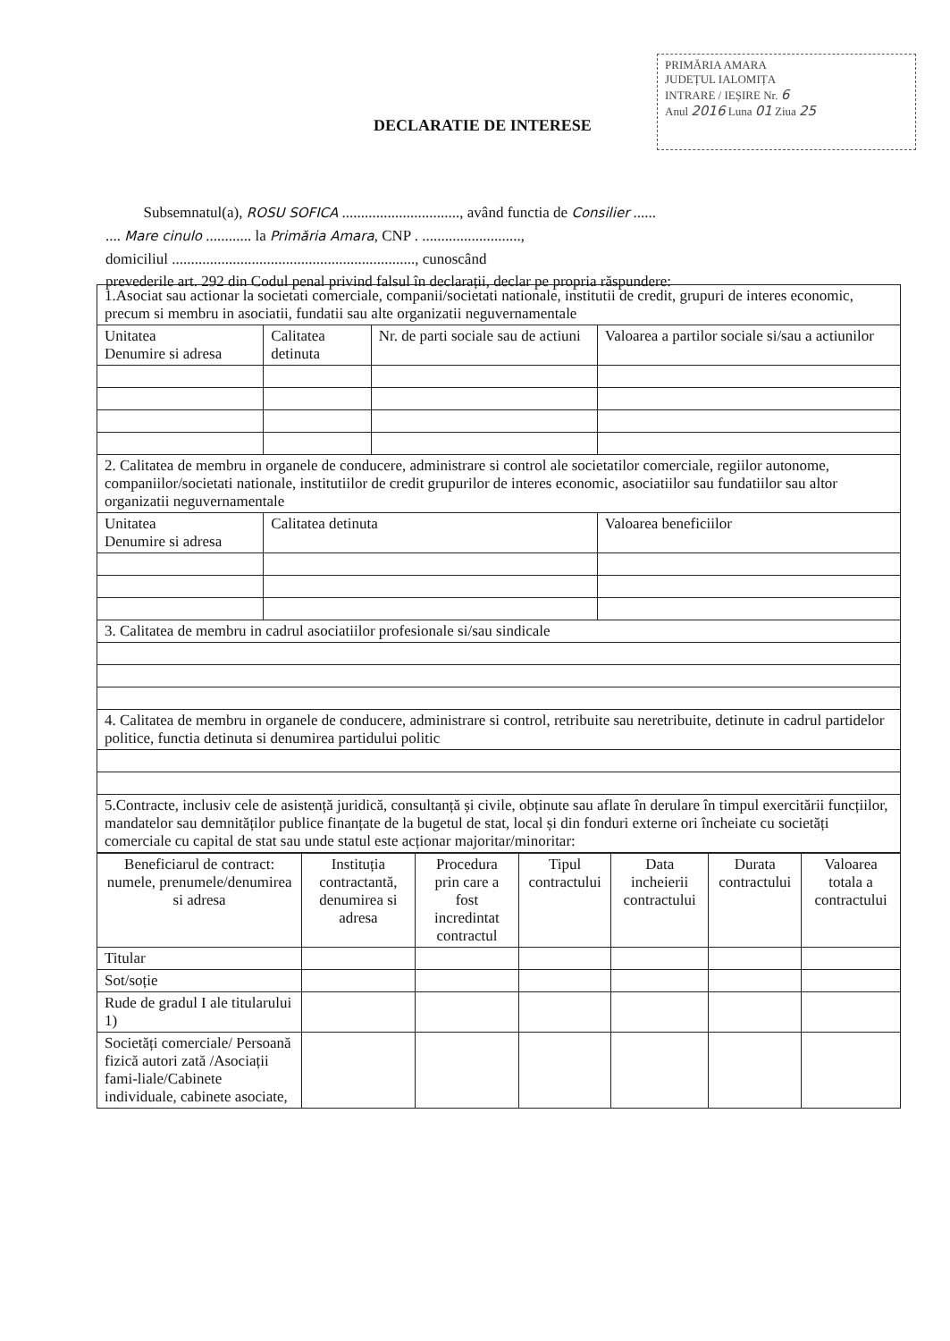PRIMĂRIA AMARA
JUDEȚUL IALOMIȚA
INTRARE / IEȘIRE Nr. 6
Anul 2016 Luna 01 Ziua 25
DECLARATIE DE INTERESE
Subsemnatul(a), ROSU SOFICA ..............................., având functia de Consilier ......
.... Mare cinulo ............ la Primăria Amara, CNP . ..........................,
domiciliul ................................................................, cunoscând
prevederile art. 292 din Codul penal privind falsul în declarații, declar pe propria răspundere:
| 1.Asociat sau actionar la societati comerciale, companii/societati nationale, institutii de credit, grupuri de interes economic, precum si membru in asociatii, fundatii sau alte organizatii neguvernamentale | | | |
| Unitatea Denumire si adresa | Calitatea detinuta | Nr. de parti sociale sau de actiuni | Valoarea a partilor sociale si/sau a actiunilor |
| 2. Calitatea de membru in organele de conducere, administrare si control ale societatilor comerciale, regiilor autonome, companiilor/societati nationale, institutiilor de credit grupurilor de interes economic, asociatiilor sau fundatiilor sau altor organizatii neguvernamentale | | | |
| Unitatea Denumire si adresa | Calitatea detinuta | | Valoarea beneficiilor |
| 3. Calitatea de membru in cadrul asociatiilor profesionale si/sau sindicale | | | |
| 4. Calitatea de membru in organele de conducere, administrare si control, retribuite sau neretribuite, detinute in cadrul partidelor politice, functia detinuta si denumirea partidului politic | | | |
| 5.Contracte, inclusiv cele de asistență juridică, consultanță și civile, obținute sau aflate în derulare în timpul exercitării funcțiilor, mandatelor sau demnităților publice finanțate de la bugetul de stat, local și din fonduri externe ori încheiate cu societăți comerciale cu capital de stat sau unde statul este acționar majoritar/minoritar: | | | |
| Beneficiarul de contract: numele, prenumele/denumirea si adresa | Instituția contractantă, denumirea si adresa | Procedura prin care a fost incredintat contractul | Tipul contractului | Data incheierii contractului | Durata contractului | Valoarea totala a contractului |
| --- | --- | --- | --- | --- | --- | --- |
| Titular | | | | | | |
| Sot/soție | | | | | | |
| Rude de gradul I ale titularului 1) | | | | | | |
| Societăți comerciale/ Persoană fizică autori zată /Asociații fami-liale/Cabinete individuale, cabinete asociate, | | | | | | |